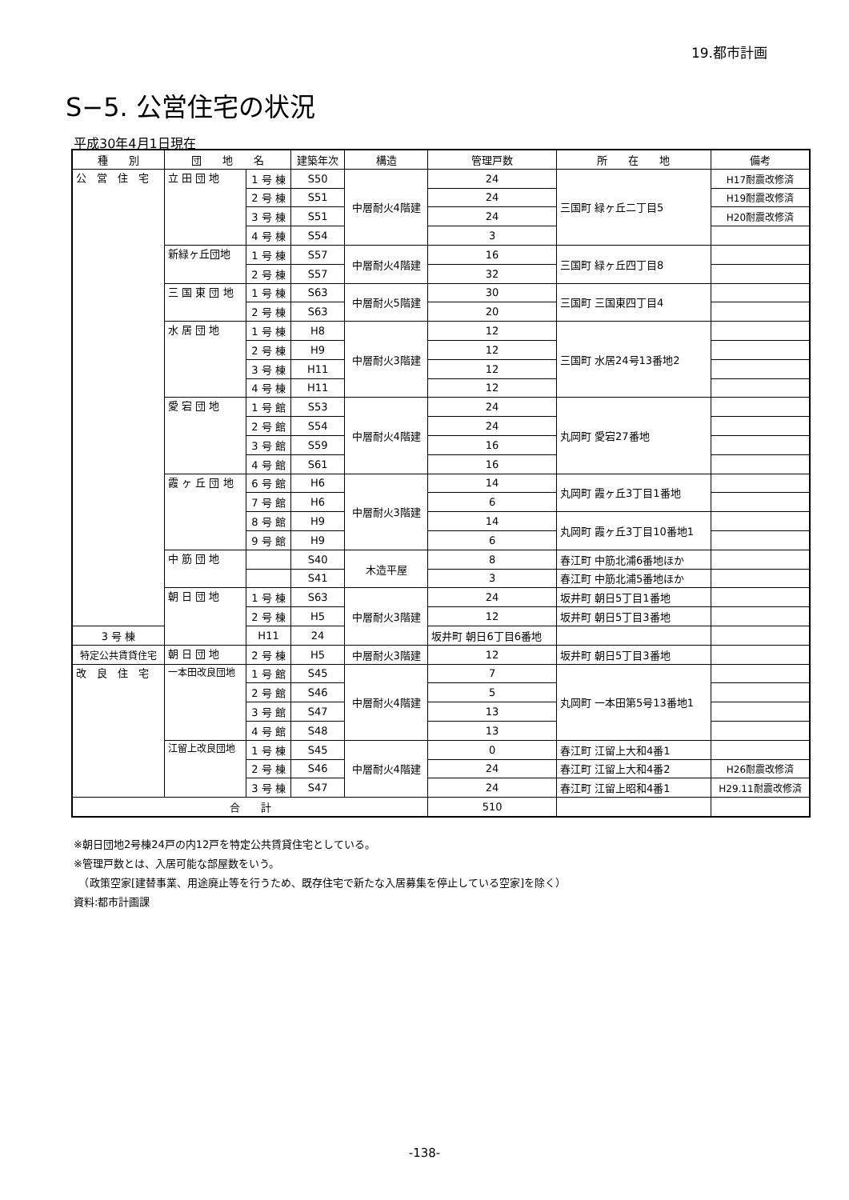19.都市計画
S−5. 公営住宅の状況
平成30年4月1日現在
| 種 別 | 団 地 名 | | 建築年次 | 構造 | 管理戸数 | 所 在 地 | 備考 |
| --- | --- | --- | --- | --- | --- | --- | --- |
| 公 営 住 宅 | 立 田 団 地 | 1 号 棟 | S50 | 中層耐火4階建 | 24 | 三国町 緑ヶ丘二丁目5 | H17耐震改修済 |
| | | 2 号 棟 | S51 | | 24 | | H19耐震改修済 |
| | | 3 号 棟 | S51 | | 24 | | H20耐震改修済 |
| | | 4 号 棟 | S54 | | 3 | | |
| | 新緑ヶ丘団地 | 1 号 棟 | S57 | 中層耐火4階建 | 16 | 三国町 緑ヶ丘四丁目8 | |
| | | 2 号 棟 | S57 | | 32 | | |
| | 三 国 東 団 地 | 1 号 棟 | S63 | 中層耐火5階建 | 30 | 三国町 三国東四丁目4 | |
| | | 2 号 棟 | S63 | | 20 | | |
| | 水 居 団 地 | 1 号 棟 | H8 | 中層耐火3階建 | 12 | 三国町 水居24号13番地2 | |
| | | 2 号 棟 | H9 | | 12 | | |
| | | 3 号 棟 | H11 | | 12 | | |
| | | 4 号 棟 | H11 | | 12 | | |
| | 愛 宕 団 地 | 1 号 館 | S53 | 中層耐火4階建 | 24 | 丸岡町 愛宕27番地 | |
| | | 2 号 館 | S54 | | 24 | | |
| | | 3 号 館 | S59 | | 16 | | |
| | | 4 号 館 | S61 | | 16 | | |
| | 霞 ヶ 丘 団 地 | 6 号 館 | H6 | 中層耐火3階建 | 14 | 丸岡町 霞ヶ丘3丁目1番地 | |
| | | 7 号 館 | H6 | | 6 | | |
| | | 8 号 館 | H9 | | 14 | 丸岡町 霞ヶ丘3丁目10番地1 | |
| | | 9 号 館 | H9 | | 6 | | |
| | 中 筋 団 地 | | S40 | 木造平屋 | 8 | 春江町 中筋北浦6番地ほか | |
| | | | S41 | | 3 | 春江町 中筋北浦5番地ほか | |
| | 朝 日 団 地 | 1 号 棟 | S63 | 中層耐火3階建 | 24 | 坂井町 朝日5丁目1番地 | |
| | | 2 号 棟 | H5 | | 12 | 坂井町 朝日5丁目3番地 | |
| 3 号 棟 | | H11 | 24 | | 坂井町 朝日6丁目6番地 | | |
| 特定公共賃貸住宅 | 朝 日 団 地 | 2 号 棟 | H5 | 中層耐火3階建 | 12 | 坂井町 朝日5丁目3番地 | |
| 改 良 住 宅 | 一本田改良団地 | 1 号 館 | S45 | 中層耐火4階建 | 7 | 丸岡町 一本田第5号13番地1 | |
| | | 2 号 館 | S46 | | 5 | | |
| | | 3 号 館 | S47 | | 13 | | |
| | | 4 号 館 | S48 | | 13 | | |
| | 江留上改良団地 | 1 号 棟 | S45 | 中層耐火4階建 | 0 | 春江町 江留上大和4番1 | |
| | | 2 号 棟 | S46 | | 24 | 春江町 江留上大和4番2 | H26耐震改修済 |
| | | 3 号 棟 | S47 | | 24 | 春江町 江留上昭和4番1 | H29.11耐震改修済 |
| 合 計 | | | | | 510 | | |
※朝日団地2号棟24戸の内12戸を特定公共賃貸住宅としている。
※管理戸数とは、入居可能な部屋数をいう。
　（政策空家[建替事業、用途廃止等を行うため、既存住宅で新たな入居募集を停止している空家]を除く）
資料:都市計画課
-138-